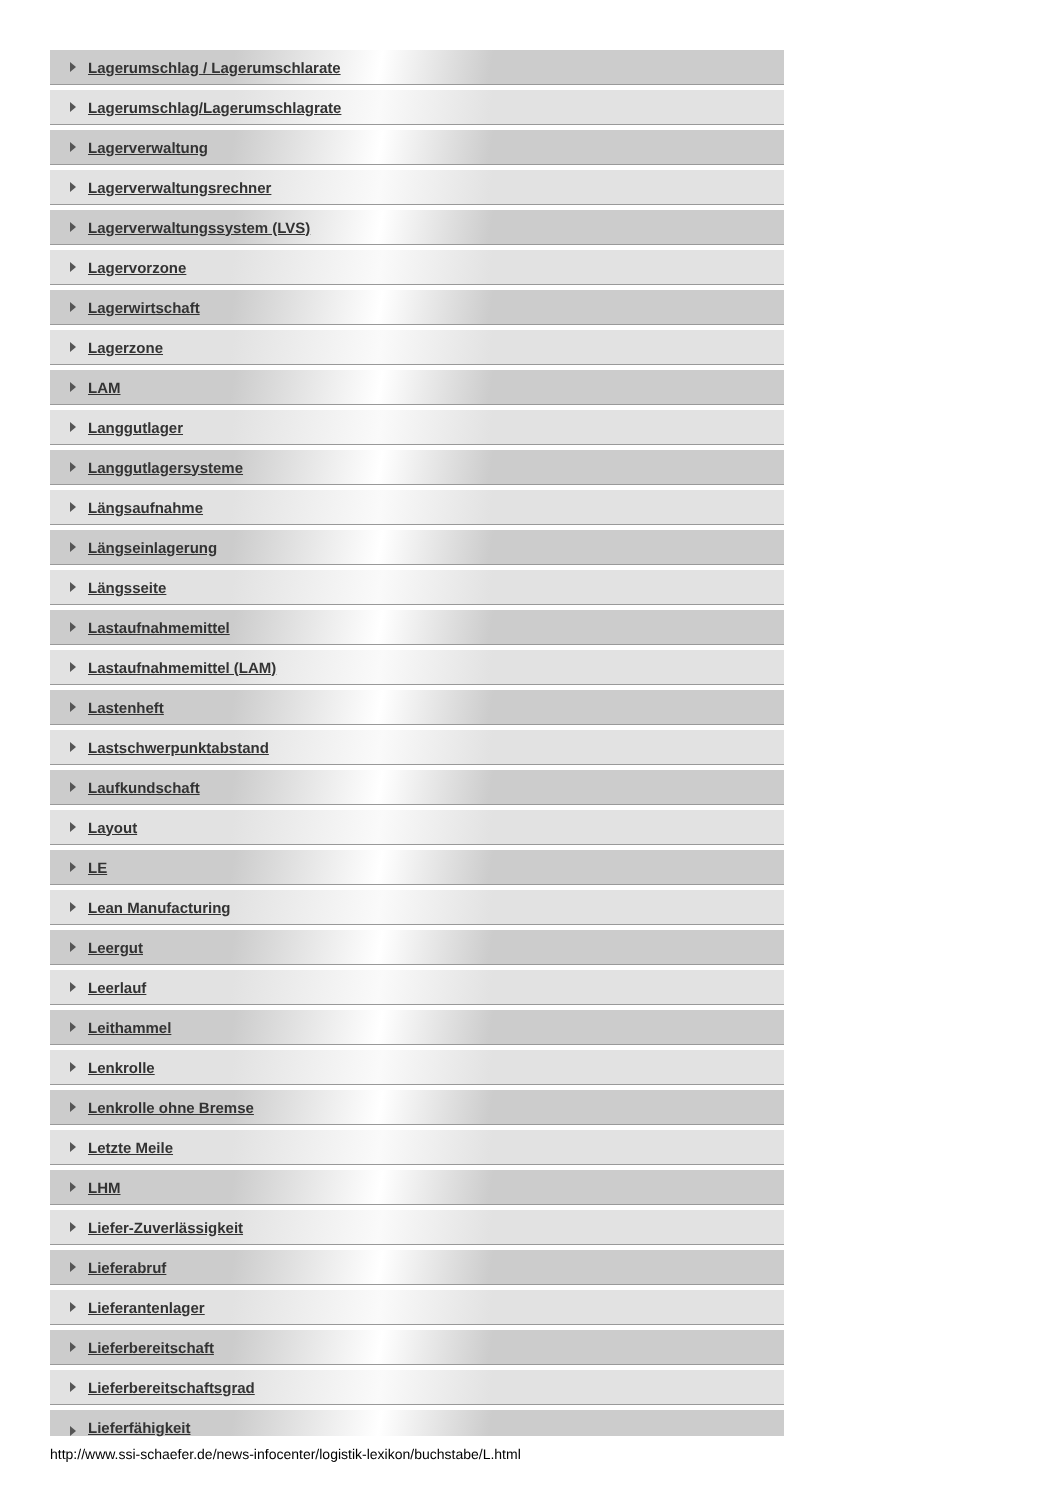Lagerumschlag / Lagerumschlarate
Lagerumschlag/Lagerumschlagrate
Lagerverwaltung
Lagerverwaltungsrechner
Lagerverwaltungssystem (LVS)
Lagervorzone
Lagerwirtschaft
Lagerzone
LAM
Langgutlager
Langgutlagersysteme
Längsaufnahme
Längseinlagerung
Längsseite
Lastaufnahmemittel
Lastaufnahmemittel (LAM)
Lastenheft
Lastschwerpunktabstand
Laufkundschaft
Layout
LE
Lean Manufacturing
Leergut
Leerlauf
Leithammel
Lenkrolle
Lenkrolle ohne Bremse
Letzte Meile
LHM
Liefer-Zuverlässigkeit
Lieferabruf
Lieferantenlager
Lieferbereitschaft
Lieferbereitschaftsgrad
Lieferfähigkeit
http://www.ssi-schaefer.de/news-infocenter/logistik-lexikon/buchstabe/L.html